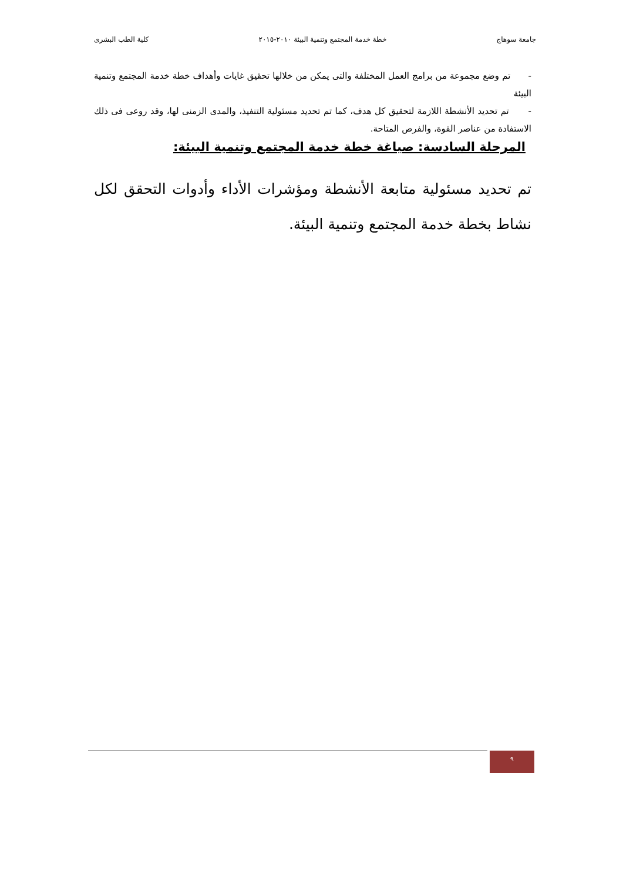جامعة سوهاج خطة خدمة المجتمع وتنمية البيئة ٢٠١٠-٢٠١٥ كلية الطب البشرى
- تم وضع مجموعة من برامج العمل المختلفة والتى يمكن من خلالها تحقيق غايات وأهداف خطة خدمة المجتمع وتنمية البيئة
- تم تحديد الأنشطة اللازمة لتحقيق كل هدف، كما تم تحديد مسئولية التنفيذ، والمدى الزمنى لها، وقد روعى فى ذلك الاستفادة من عناصر القوة، والفرص المتاحة.
المرحلة السادسة: صياغة خطة خدمة المجتمع وتنمية البيئة:
تم تحديد مسئولية متابعة الأنشطة ومؤشرات الأداء وأدوات التحقق لكل نشاط بخطة خدمة المجتمع وتنمية البيئة.
٩